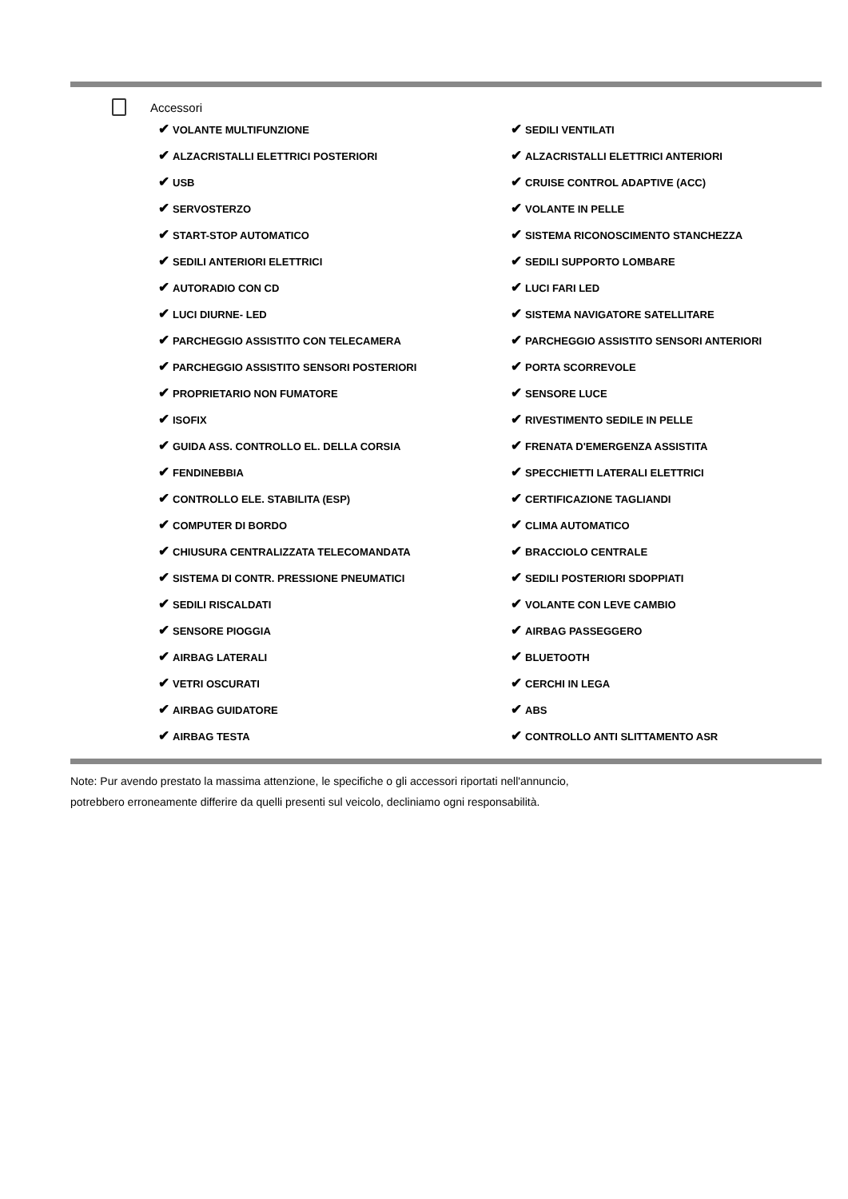Accessori
✔ VOLANTE MULTIFUNZIONE
✔ SEDILI VENTILATI
✔ ALZACRISTALLI ELETTRICI POSTERIORI
✔ ALZACRISTALLI ELETTRICI ANTERIORI
✔ USB
✔ CRUISE CONTROL ADAPTIVE (ACC)
✔ SERVOSTERZO
✔ VOLANTE IN PELLE
✔ START-STOP AUTOMATICO
✔ SISTEMA RICONOSCIMENTO STANCHEZZA
✔ SEDILI ANTERIORI ELETTRICI
✔ SEDILI SUPPORTO LOMBARE
✔ AUTORADIO CON CD
✔ LUCI FARI LED
✔ LUCI DIURNE- LED
✔ SISTEMA NAVIGATORE SATELLITARE
✔ PARCHEGGIO ASSISTITO CON TELECAMERA
✔ PARCHEGGIO ASSISTITO SENSORI ANTERIORI
✔ PARCHEGGIO ASSISTITO SENSORI POSTERIORI
✔ PORTA SCORREVOLE
✔ PROPRIETARIO NON FUMATORE
✔ SENSORE LUCE
✔ ISOFIX
✔ RIVESTIMENTO SEDILE IN PELLE
✔ GUIDA ASS. CONTROLLO EL. DELLA CORSIA
✔ FRENATA D'EMERGENZA ASSISTITA
✔ FENDINEBBIA
✔ SPECCHIETTI LATERALI ELETTRICI
✔ CONTROLLO ELE. STABILITA (ESP)
✔ CERTIFICAZIONE TAGLIANDI
✔ COMPUTER DI BORDO
✔ CLIMA AUTOMATICO
✔ CHIUSURA CENTRALIZZATA TELECOMANDATA
✔ BRACCIOLO CENTRALE
✔ SISTEMA DI CONTR. PRESSIONE PNEUMATICI
✔ SEDILI POSTERIORI SDOPPIATI
✔ SEDILI RISCALDATI
✔ VOLANTE CON LEVE CAMBIO
✔ SENSORE PIOGGIA
✔ AIRBAG PASSEGGERO
✔ AIRBAG LATERALI
✔ BLUETOOTH
✔ VETRI OSCURATI
✔ CERCHI IN LEGA
✔ AIRBAG GUIDATORE
✔ ABS
✔ AIRBAG TESTA
✔ CONTROLLO ANTI SLITTAMENTO ASR
Note: Pur avendo prestato la massima attenzione, le specifiche o gli accessori riportati nell'annuncio,
potrebbero erroneamente differire da quelli presenti sul veicolo, decliniamo ogni responsabilità.